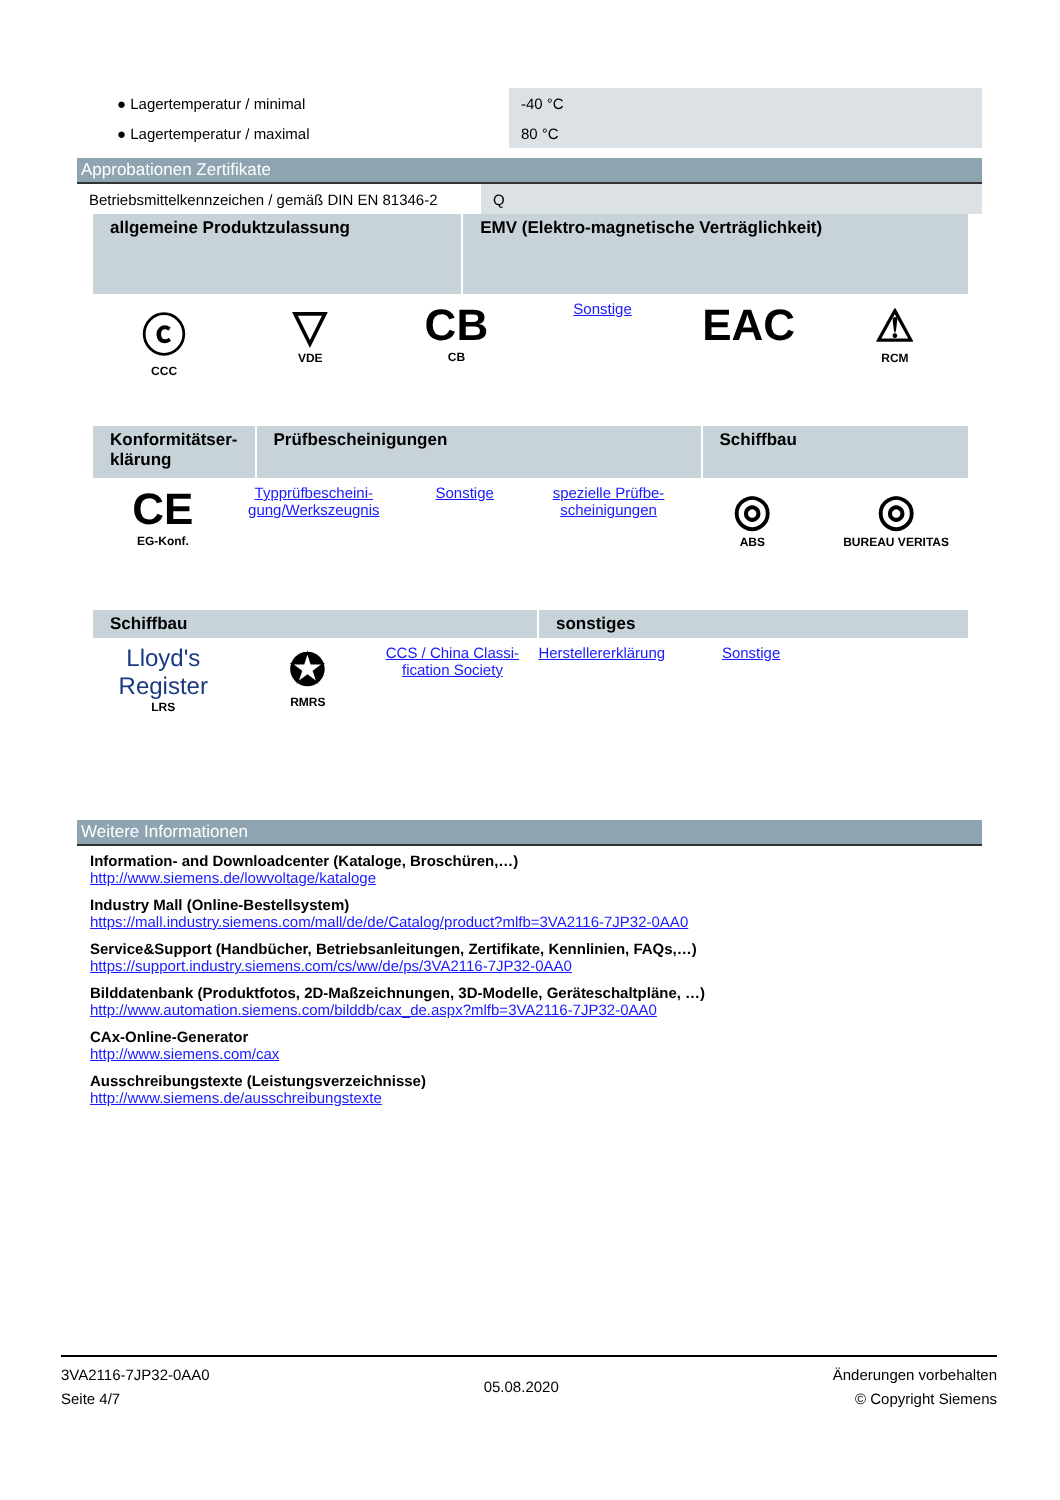| ● Lagertemperatur / minimal | -40 °C |
| ● Lagertemperatur / maximal | 80 °C |
Approbationen Zertifikate
| Betriebsmittelkennzeichen / gemäß DIN EN 81346-2 | Q |
| allgemeine Produktzulassung | EMV (Elektro-magnetische Verträglichkeit) |
| ⓒ CCC | ▽ VDE | CB CB | Sonstige | EAC | ⚠ RCM |
| Konformitätser-klärung | Prüfbescheinigungen | Schiffbau |
| CE EG-Konf. | Typprüfbescheini-gung/Werkszeugnis | Sonstige | spezielle Prüfbe-scheinigungen | ◎ ABS | ◎ BUREAU VERITAS |
| Schiffbau | sonstiges |
| Lloyd's Register LRS | ✪ RMRS | CCS / China Classi-fication Society | Herstellererklärung | Sonstige | |
Weitere Informationen
Information- and Downloadcenter (Kataloge, Broschüren,…)
http://www.siemens.de/lowvoltage/kataloge
Industry Mall (Online-Bestellsystem)
https://mall.industry.siemens.com/mall/de/de/Catalog/product?mlfb=3VA2116-7JP32-0AA0
Service&Support (Handbücher, Betriebsanleitungen, Zertifikate, Kennlinien, FAQs,…)
https://support.industry.siemens.com/cs/ww/de/ps/3VA2116-7JP32-0AA0
Bilddatenbank (Produktfotos, 2D-Maßzeichnungen, 3D-Modelle, Geräteschaltpläne, …)
http://www.automation.siemens.com/bilddb/cax_de.aspx?mlfb=3VA2116-7JP32-0AA0
CAx-Online-Generator
http://www.siemens.com/cax
Ausschreibungstexte (Leistungsverzeichnisse)
http://www.siemens.de/ausschreibungstexte
3VA2116-7JP32-0AA0
Seite 4/7
05.08.2020
Änderungen vorbehalten
© Copyright Siemens